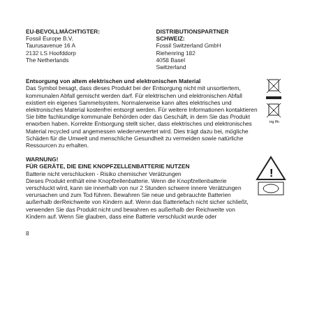EU-BEVOLLMÄCHTIGTER:
Fossil Europe B.V.
Taurusavenue 16 A
2132 LS Hoofddorp
The Netherlands
DISTRIBUTIONSPARTNER
SCHWEIZ:
Fossil Switzerland GmbH
Riehenring 182
4058 Basel
Switzerland
Entsorgung von altem elektrischen und elektronischen Material
Das Symbol besagt, dass dieses Produkt bei der Entsorgung nicht mit unsortiertem, kommunalen Abfall gemischt werden darf. Für elektrischen und elektronischen Abfall existiert ein eigenes Sammelsystem. Normalerweise kann altes elektrisches und elektronisches Material kostenfrei entsorgt werden. Für weitere Informationen kontaktieren Sie bitte fachkundige kommunale Behörden oder das Geschäft, in dem Sie das Produkt erworben haben. Korrekte Entsorgung stellt sicher, dass elektrisches und elektronisches Material recycled und angemessen wiederverwertet wird. Dies trägt dazu bei, mögliche Schäden für die Umwelt und menschliche Gesundheit zu vermeiden sowie natürliche Ressourcen zu erhalten.
Hg Pb
WARNUNG!
FÜR GERÄTE, DIE EINE KNOPFZELLENBATTERIE NUTZEN
Batterie nicht verschlucken - Risiko chemischer Verätzungen
Dieses Produkt enthält eine Knopfzellenbatterie. Wenn die Knopfzellenbatterie verschluckt wird, kann sie innerhalb von nur 2 Stunden schwere innere Verätzungen verursachen und zum Tod führen. Bewahren Sie neue und gebrauchte Batterien außerhalb derReichweite von Kindern auf. Wenn das Batteriefach nicht sicher schließt, verwenden Sie das Produkt nicht und bewahren es außerhalb der Reichweite von Kindern auf. Wenn Sie glauben, dass eine Batterie verschluckt wurde oder
!
8